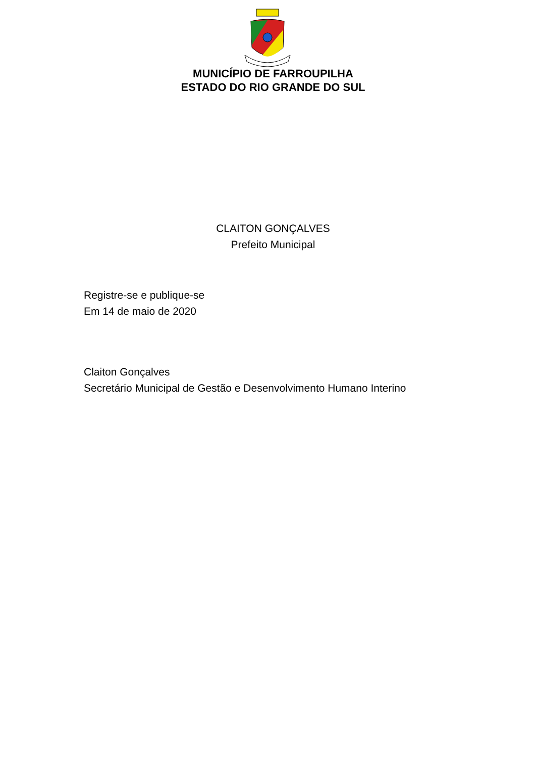MUNICÍPIO DE FARROUPILHA
ESTADO DO RIO GRANDE DO SUL
CLAITON GONÇALVES
Prefeito Municipal
Registre-se e publique-se
Em 14 de maio de 2020
Claiton Gonçalves
Secretário Municipal de Gestão e Desenvolvimento Humano Interino